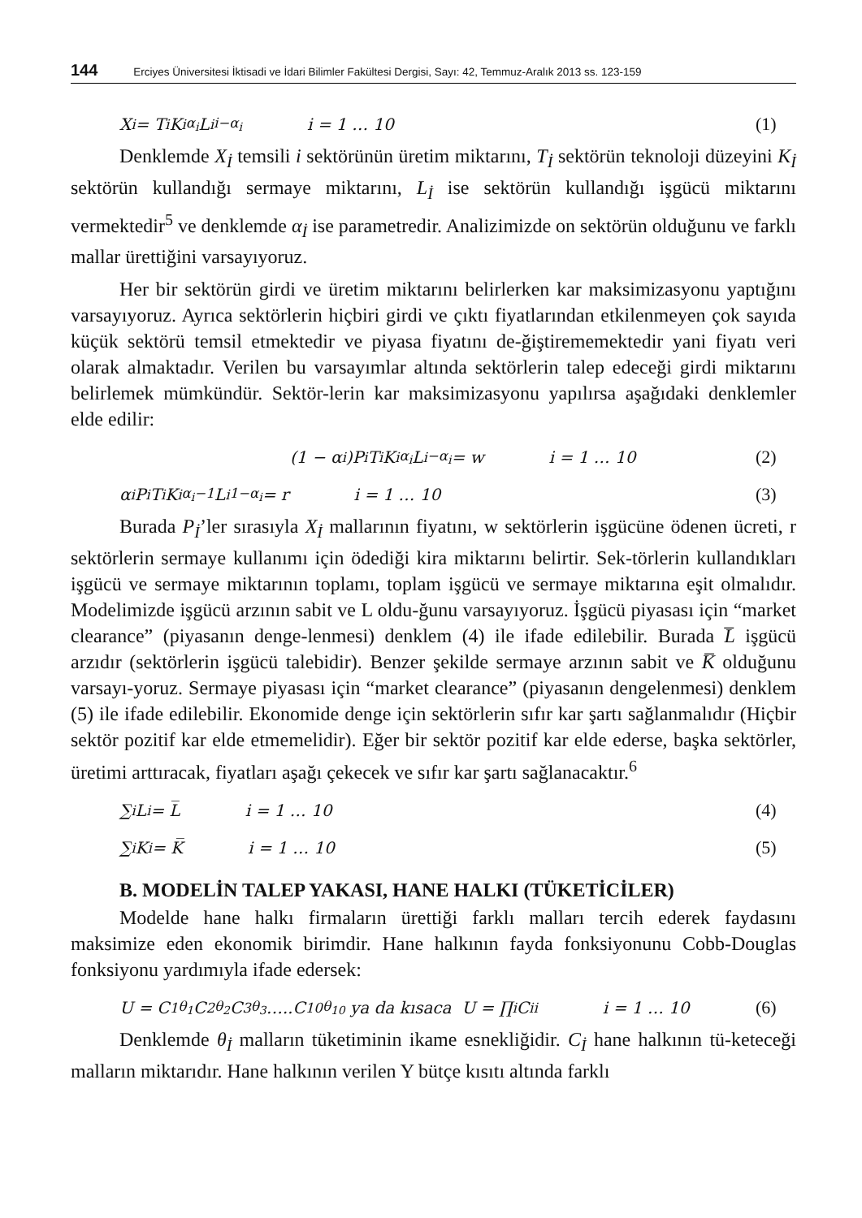144 Erciyes Üniversitesi İktisadi ve İdari Bilimler Fakültesi Dergisi, Sayı: 42, Temmuz-Aralık 2013 ss. 123-159
X<sub>i</sub> = T<sub>i</sub>K<sub>i</sub><sup>α<sub>i</sub></sup>L<sub>i</sub><sup>i−α<sub>i</sub></sup> i = 1 … 10 (1)
Denklemde X<sub>İ</sub> temsili i sektörünün üretim miktarını, T<sub>İ</sub> sektörün teknoloji düzeyini K<sub>İ</sub> sektörün kullandığı sermaye miktarını, L<sub>İ</sub> ise sektörün kullandığı işgücü miktarını vermektedir<sup>5</sup> ve denklemde α<sub>İ</sub> ise parametredir. Analizimizde on sektörün olduğunu ve farklı mallar ürettiğini varsayıyoruz.
Her bir sektörün girdi ve üretim miktarını belirlerken kar maksimizasyonu yaptığını varsayıyoruz. Ayrıca sektörlerin hiçbiri girdi ve çıktı fiyatlarından etkilenmeyen çok sayıda küçük sektörü temsil etmektedir ve piyasa fiyatını de-ğiştirememektedir yani fiyatı veri olarak almaktadır. Verilen bu varsayımlar altında sektörlerin talep edeceği girdi miktarını belirlemek mümkündür. Sektör-lerin kar maksimizasyonu yapılırsa aşağıdaki denklemler elde edilir:
(1 − α<sub>i</sub>)P<sub>i</sub>T<sub>i</sub>K<sub>i</sub><sup>α<sub>i</sub></sup>L<sub>i</sub><sup>−α<sub>i</sub></sup> = w i = 1 … 10 (2)
α<sub>i</sub>P<sub>i</sub>T<sub>i</sub>K<sub>i</sub><sup>α<sub>i</sub>−1</sup>L<sub>i</sub><sup>1−α<sub>i</sub></sup> = r i = 1 … 10 (3)
Burada P<sub>İ</sub>’ler sırasıyla X<sub>İ</sub> mallarının fiyatını, w sektörlerin işgücüne ödenen ücreti, r sektörlerin sermaye kullanımı için ödediği kira miktarını belirtir. Sek-törlerin kullandıkları işgücü ve sermaye miktarının toplamı, toplam işgücü ve sermaye miktarına eşit olmalıdır. Modelimizde işgücü arzının sabit ve L oldu-ğunu varsayıyoruz. İşgücü piyasası için “market clearance” (piyasanın denge-lenmesi) denklem (4) ile ifade edilebilir. Burada L̅ işgücü arzıdır (sektörlerin işgücü talebidir). Benzer şekilde sermaye arzının sabit ve K̅ olduğunu varsayı-yoruz. Sermaye piyasası için “market clearance” (piyasanın dengelenmesi) denklem (5) ile ifade edilebilir. Ekonomide denge için sektörlerin sıfır kar şartı sağlanmalıdır (Hiçbir sektör pozitif kar elde etmemelidir). Eğer bir sektör pozitif kar elde ederse, başka sektörler, üretimi arttıracak, fiyatları aşağı çekecek ve sıfır kar şartı sağlanacaktır.<sup>6</sup>
∑<sub>i</sub> L<sub>i</sub> = L̅ i = 1 … 10 (4)
∑<sub>i</sub> K<sub>i</sub> = K̅ i = 1 … 10 (5)
B. MODELİN TALEP YAKASI, HANE HALKI (TÜKETİCİLER)
Modelde hane halkı firmaların ürettiği farklı malları tercih ederek faydasını maksimize eden ekonomik birimdir. Hane halkının fayda fonksiyonunu Cobb-Douglas fonksiyonu yardımıyla ifade edersek:
U = C<sub>1</sub><sup>θ<sub>1</sub></sup>C<sub>2</sub><sup>θ<sub>2</sub></sup>C<sub>3</sub><sup>θ<sub>3</sub></sup> …..C<sub>10</sub><sup>θ<sub>10</sub></sup> ya da kısaca U = ∏<sub>i</sub>C<sub>i</sub><sup>i</sup> i = 1 … 10 (6)
Denklemde θ<sub>İ</sub> malların tüketiminin ikame esnekliğidir. C<sub>İ</sub> hane halkının tü-keteceği malların miktarıdır. Hane halkının verilen Y bütçe kısıtı altında farklı